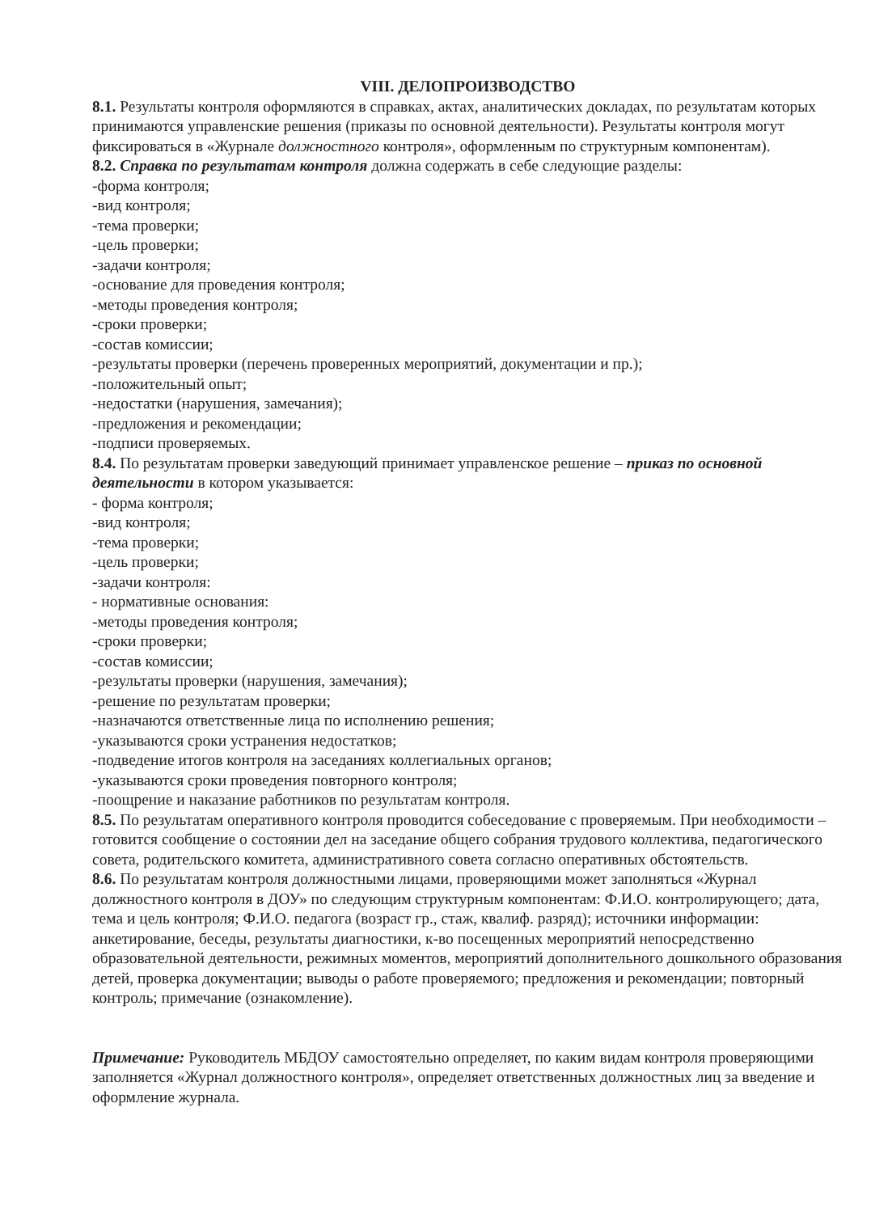VIII. ДЕЛОПРОИЗВОДСТВО
8.1. Результаты контроля оформляются в справках, актах, аналитических докладах, по результатам которых принимаются управленские решения (приказы по основной деятельности). Результаты контроля могут фиксироваться в «Журнале должностного контроля», оформленным по структурным компонентам).
8.2. Справка по результатам контроля должна содержать в себе следующие разделы:
-форма контроля;
-вид контроля;
-тема проверки;
-цель проверки;
-задачи контроля;
-основание для проведения контроля;
-методы проведения контроля;
-сроки проверки;
-состав комиссии;
-результаты проверки (перечень проверенных мероприятий, документации и пр.);
-положительный опыт;
-недостатки (нарушения, замечания);
-предложения и рекомендации;
-подписи проверяемых.
8.4. По результатам проверки заведующий принимает управленское решение – приказ по основной деятельности в котором указывается:
- форма контроля;
-вид контроля;
-тема проверки;
-цель проверки;
-задачи контроля:
- нормативные основания:
-методы проведения контроля;
-сроки проверки;
-состав комиссии;
-результаты проверки (нарушения, замечания);
-решение по результатам проверки;
-назначаются ответственные лица по исполнению решения;
-указываются сроки устранения недостатков;
-подведение итогов контроля на заседаниях коллегиальных органов;
-указываются сроки проведения повторного контроля;
-поощрение и наказание работников по результатам контроля.
8.5. По результатам оперативного контроля проводится собеседование с проверяемым. При необходимости – готовится сообщение о состоянии дел на заседание общего собрания трудового коллектива, педагогического совета, родительского комитета, административного совета согласно оперативных обстоятельств.
8.6. По результатам контроля должностными лицами, проверяющими может заполняться «Журнал должностного контроля в ДОУ» по следующим структурным компонентам: Ф.И.О. контролирующего; дата, тема и цель контроля; Ф.И.О. педагога (возраст гр., стаж, квалиф. разряд); источники информации: анкетирование, беседы, результаты диагностики, к-во посещенных мероприятий непосредственно образовательной деятельности, режимных моментов, мероприятий дополнительного дошкольного образования детей, проверка документации; выводы о работе проверяемого; предложения и рекомендации; повторный контроль; примечание (ознакомление).
Примечание: Руководитель МБДОУ самостоятельно определяет, по каким видам контроля проверяющими заполняется «Журнал должностного контроля», определяет ответственных должностных лиц за введение и оформление журнала.